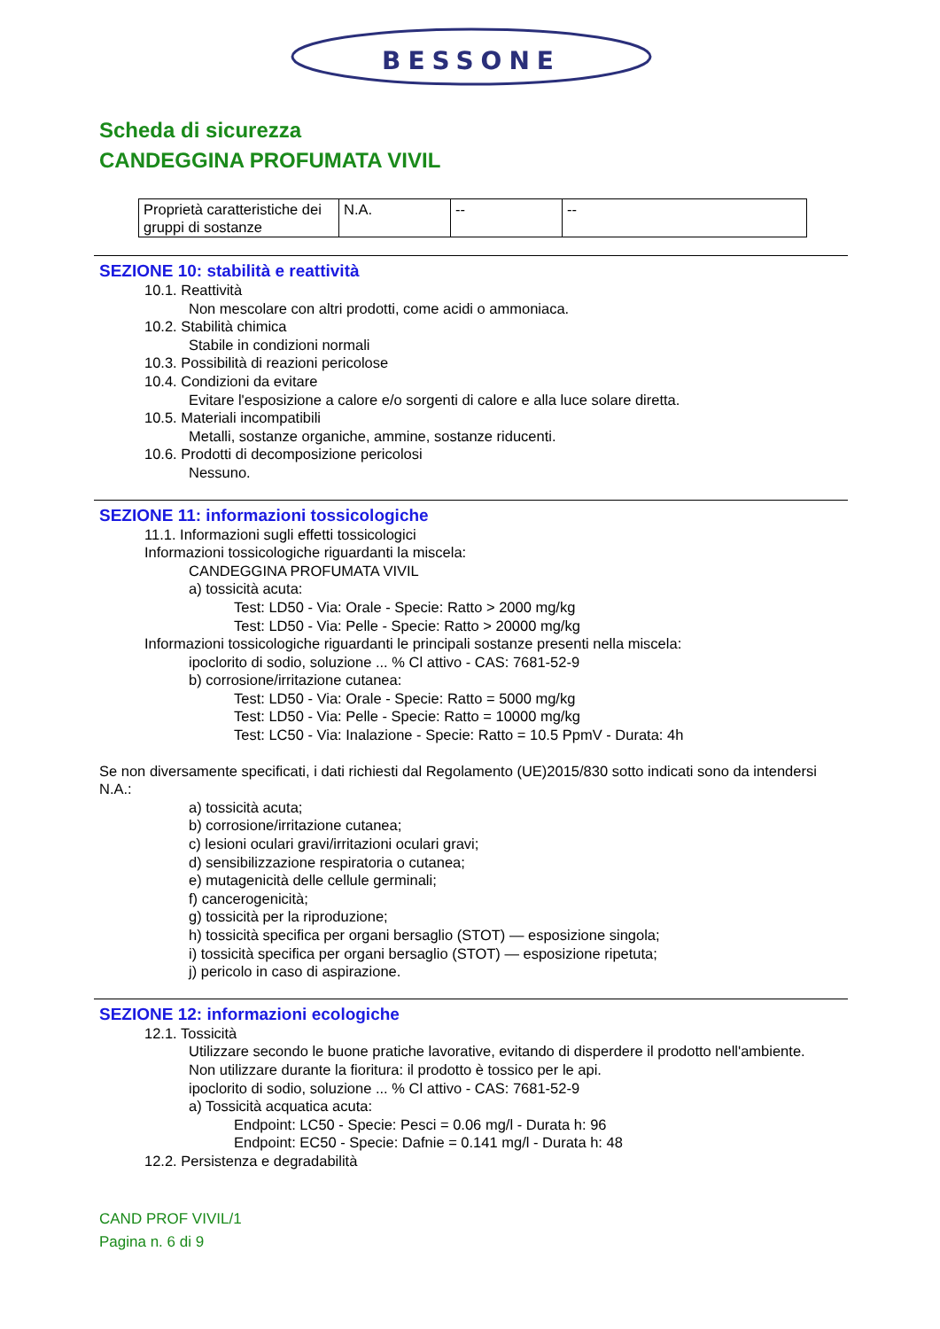BESSONE
Scheda di sicurezza
CANDEGGINA PROFUMATA VIVIL
| Proprietà caratteristiche dei gruppi di sostanze | N.A. | -- | -- |
SEZIONE 10: stabilità e reattività
10.1. Reattività
Non mescolare con altri prodotti, come acidi o ammoniaca.
10.2. Stabilità chimica
Stabile in condizioni normali
10.3. Possibilità di reazioni pericolose
10.4. Condizioni da evitare
Evitare l'esposizione a calore e/o sorgenti di calore e alla luce solare diretta.
10.5. Materiali incompatibili
Metalli, sostanze organiche, ammine, sostanze riducenti.
10.6. Prodotti di decomposizione pericolosi
Nessuno.
SEZIONE 11: informazioni tossicologiche
11.1. Informazioni sugli effetti tossicologici
Informazioni tossicologiche riguardanti la miscela:
CANDEGGINA PROFUMATA VIVIL
a) tossicità acuta:
Test: LD50 - Via: Orale - Specie: Ratto > 2000 mg/kg
Test: LD50 - Via: Pelle - Specie: Ratto > 20000 mg/kg
Informazioni tossicologiche riguardanti le principali sostanze presenti nella miscela:
ipoclorito di sodio, soluzione ... % Cl attivo - CAS: 7681-52-9
b) corrosione/irritazione cutanea:
Test: LD50 - Via: Orale - Specie: Ratto = 5000 mg/kg
Test: LD50 - Via: Pelle - Specie: Ratto = 10000 mg/kg
Test: LC50 - Via: Inalazione - Specie: Ratto = 10.5 PpmV - Durata: 4h
Se non diversamente specificati, i dati richiesti dal Regolamento (UE)2015/830 sotto indicati sono da intendersi N.A.:
a) tossicità acuta;
b) corrosione/irritazione cutanea;
c) lesioni oculari gravi/irritazioni oculari gravi;
d) sensibilizzazione respiratoria o cutanea;
e) mutagenicità delle cellule germinali;
f) cancerogenicità;
g) tossicità per la riproduzione;
h) tossicità specifica per organi bersaglio (STOT) — esposizione singola;
i) tossicità specifica per organi bersaglio (STOT) — esposizione ripetuta;
j) pericolo in caso di aspirazione.
SEZIONE 12: informazioni ecologiche
12.1. Tossicità
Utilizzare secondo le buone pratiche lavorative, evitando di disperdere il prodotto nell'ambiente.
Non utilizzare durante la fioritura: il prodotto è tossico per le api.
ipoclorito di sodio, soluzione ... % Cl attivo - CAS: 7681-52-9
a) Tossicità acquatica acuta:
Endpoint: LC50 - Specie: Pesci = 0.06 mg/l - Durata h: 96
Endpoint: EC50 - Specie: Dafnie = 0.141 mg/l - Durata h: 48
12.2. Persistenza e degradabilità
CAND PROF VIVIL/1
Pagina n. 6 di 9